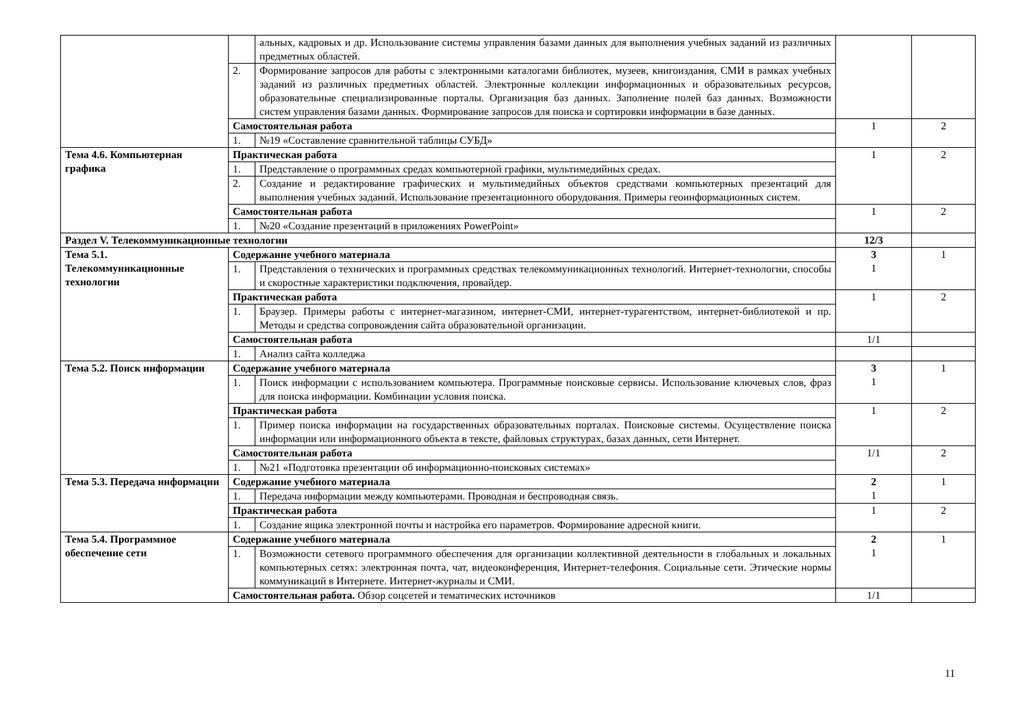| | | альных, кадровых и др. Использование системы управления базами данных для выполнения учебных заданий из различных предметных областей. | | |
| | 2. | Формирование запросов для работы с электронными каталогами библиотек, музеев, книгоиздания, СМИ в рамках учебных заданий из различных предметных областей. Электронные коллекции информационных и образовательных ресурсов, образовательные специализированные порталы. Организация баз данных. Заполнение полей баз данных. Возможности систем управления базами данных. Формирование запросов для поиска и сортировки информации в базе данных. | | |
| | Самостоятельная работа | | 1 | 2 |
| | 1. | №19 «Составление сравнительной таблицы СУБД» | | |
| Тема 4.6. Компьютерная графика | Практическая работа | | 1 | 2 |
| | 1. | Представление о программных средах компьютерной графики, мультимедийных средах. | | |
| | 2. | Создание и редактирование графических и мультимедийных объектов средствами компьютерных презентаций для выполнения учебных заданий. Использование презентационного оборудования. Примеры геоинформационных систем. | | |
| | Самостоятельная работа | | 1 | 2 |
| | 1. | №20 «Создание презентаций в приложениях PowerPoint» | | |
| Раздел V. Телекоммуникационные технологии | | | 12/3 | |
| Тема 5.1. Телекоммуникационные технологии | Содержание учебного материала | | 3 1 | 1 |
| | 1. | Представления о технических и программных средствах телекоммуникационных технологий. Интернет-технологии, способы и скоростные характеристики подключения, провайдер. | | |
| | Практическая работа | | 1 | 2 |
| | 1. | Браузер. Примеры работы с интернет-магазином, интернет-СМИ, интернет-турагентством, интернет-библиотекой и пр. Методы и средства сопровождения сайта образовательной организации. | | |
| | Самостоятельная работа | | 1/1 | |
| | 1. | Анализ сайта колледжа | | |
| Тема 5.2. Поиск информации | Содержание учебного материала | | 3 1 | 1 |
| | 1. | Поиск информации с использованием компьютера. Программные поисковые сервисы. Использование ключевых слов, фраз для поиска информации. Комбинации условия поиска. | | |
| | Практическая работа | | 1 | 2 |
| | 1. | Пример поиска информации на государственных образовательных порталах. Поисковые системы. Осуществление поиска информации или информационного объекта в тексте, файловых структурах, базах данных, сети Интернет. | | |
| | Самостоятельная работа | | 1/1 | 2 |
| | 1. | №21 «Подготовка презентации об информационно-поисковых системах» | | |
| Тема 5.3. Передача информации | Содержание учебного материала | | 2 1 | 1 |
| | 1. | Передача информации между компьютерами. Проводная и беспроводная связь. | | |
| | Практическая работа | | 1 | 2 |
| | 1. | Создание ящика электронной почты и настройка его параметров. Формирование адресной книги. | | |
| Тема 5.4. Программное обеспечение сети | Содержание учебного материала | | 2 1 | 1 |
| | 1. | Возможности сетевого программного обеспечения для организации коллективной деятельности в глобальных и локальных компьютерных сетях: электронная почта, чат, видеоконференция, Интернет-телефония. Социальные сети. Этические нормы коммуникаций в Интернете. Интернет-журналы и СМИ. | | |
| | Самостоятельная работа. Обзор соцсетей и тематических источников | | 1/1 | |
11